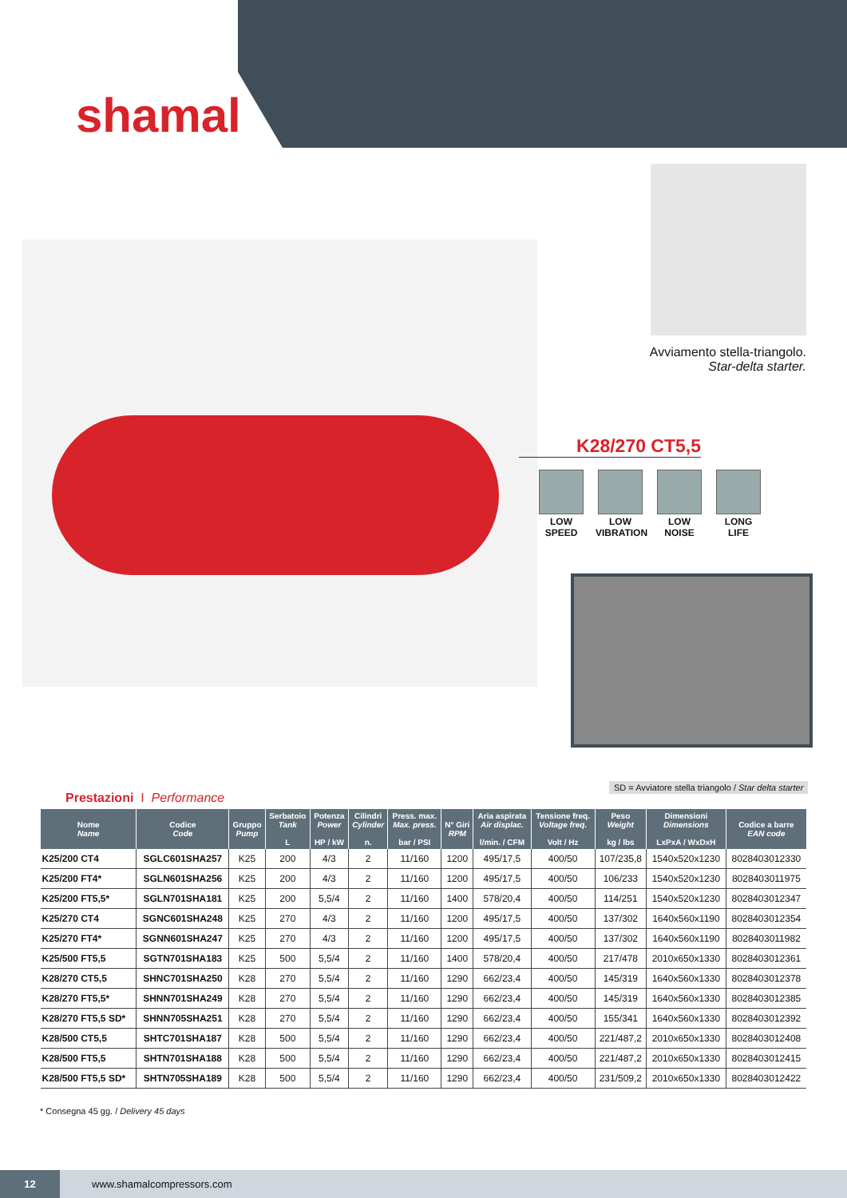shamal
Avviamento stella-triangolo.
Star-delta starter.
K28/270 CT5,5
LOW SPEED
LOW VIBRATION
LOW NOISE
LONG LIFE
SD = Avviatore stella triangolo / Star delta starter
Prestazioni I Performance
| Nome Name | Codice Code | Gruppo Pump | Serbatoio Tank L | Potenza Power HP / kW | Cilindri Cylinder n. | Press. max. Max. press. bar / PSI | N° Giri RPM | Aria aspirata Air displac. l/min. / CFM | Tensione freq. Voltage freq. Volt / Hz | Peso Weight kg / lbs | Dimensioni Dimensions LxPxA / WxDxH | Codice a barre EAN code |
| --- | --- | --- | --- | --- | --- | --- | --- | --- | --- | --- | --- | --- |
| K25/200 CT4 | SGLC601SHA257 | K25 | 200 | 4/3 | 2 | 11/160 | 1200 | 495/17,5 | 400/50 | 107/235,8 | 1540x520x1230 | 8028403012330 |
| K25/200 FT4* | SGLN601SHA256 | K25 | 200 | 4/3 | 2 | 11/160 | 1200 | 495/17,5 | 400/50 | 106/233 | 1540x520x1230 | 8028403011975 |
| K25/200 FT5,5* | SGLN701SHA181 | K25 | 200 | 5,5/4 | 2 | 11/160 | 1400 | 578/20,4 | 400/50 | 114/251 | 1540x520x1230 | 8028403012347 |
| K25/270 CT4 | SGNC601SHA248 | K25 | 270 | 4/3 | 2 | 11/160 | 1200 | 495/17,5 | 400/50 | 137/302 | 1640x560x1190 | 8028403012354 |
| K25/270 FT4* | SGNN601SHA247 | K25 | 270 | 4/3 | 2 | 11/160 | 1200 | 495/17,5 | 400/50 | 137/302 | 1640x560x1190 | 8028403011982 |
| K25/500 FT5,5 | SGTN701SHA183 | K25 | 500 | 5,5/4 | 2 | 11/160 | 1400 | 578/20,4 | 400/50 | 217/478 | 2010x650x1330 | 8028403012361 |
| K28/270 CT5,5 | SHNC701SHA250 | K28 | 270 | 5,5/4 | 2 | 11/160 | 1290 | 662/23,4 | 400/50 | 145/319 | 1640x560x1330 | 8028403012378 |
| K28/270 FT5,5* | SHNN701SHA249 | K28 | 270 | 5,5/4 | 2 | 11/160 | 1290 | 662/23,4 | 400/50 | 145/319 | 1640x560x1330 | 8028403012385 |
| K28/270 FT5,5 SD* | SHNN705SHA251 | K28 | 270 | 5,5/4 | 2 | 11/160 | 1290 | 662/23,4 | 400/50 | 155/341 | 1640x560x1330 | 8028403012392 |
| K28/500 CT5,5 | SHTC701SHA187 | K28 | 500 | 5,5/4 | 2 | 11/160 | 1290 | 662/23,4 | 400/50 | 221/487,2 | 2010x650x1330 | 8028403012408 |
| K28/500 FT5,5 | SHTN701SHA188 | K28 | 500 | 5,5/4 | 2 | 11/160 | 1290 | 662/23,4 | 400/50 | 221/487,2 | 2010x650x1330 | 8028403012415 |
| K28/500 FT5,5 SD* | SHTN705SHA189 | K28 | 500 | 5,5/4 | 2 | 11/160 | 1290 | 662/23,4 | 400/50 | 231/509,2 | 2010x650x1330 | 8028403012422 |
* Consegna 45 gg. / Delivery 45 days
12 www.shamalcompressors.com